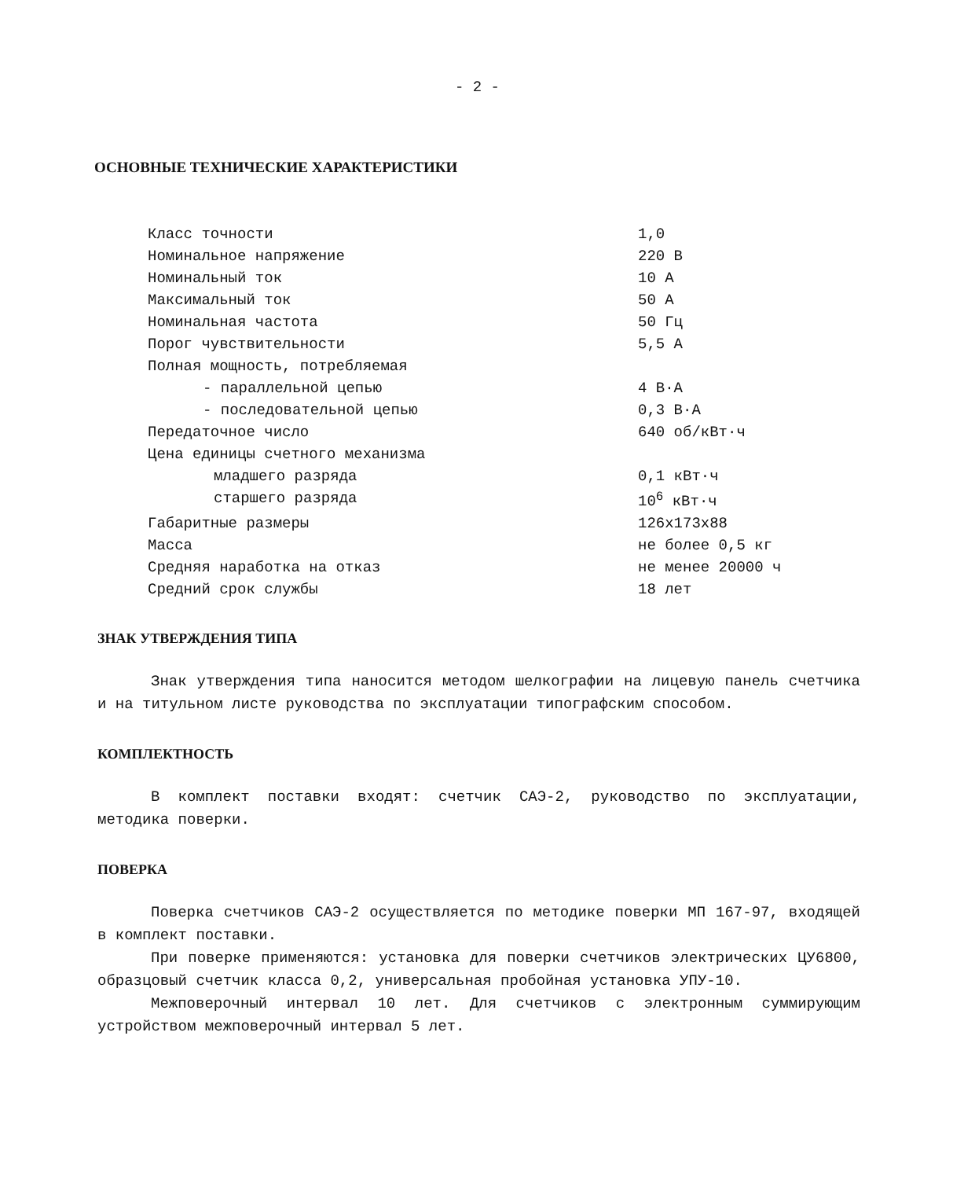- 2 -
ОСНОВНЫЕ ТЕХНИЧЕСКИЕ ХАРАКТЕРИСТИКИ
| Класс точности | 1,0 |
| Номинальное напряжение | 220 В |
| Номинальный ток | 10 А |
| Максимальный ток | 50 А |
| Номинальная частота | 50 Гц |
| Порог чувствительности | 5,5 А |
| Полная мощность, потребляемая | |
| - параллельной цепью | 4 В·А |
| - последовательной цепью | 0,3 В·А |
| Передаточное число | 640 об/кВт·ч |
| Цена единицы счетного механизма | |
| младшего разряда | 0,1 кВт·ч |
| старшего разряда | 10<sup>6</sup> кВт·ч |
| Габаритные размеры | 126x173x88 |
| Масса | не более 0,5 кг |
| Средняя наработка на отказ | не менее 20000 ч |
| Средний срок службы | 18 лет |
ЗНАК УТВЕРЖДЕНИЯ ТИПА
Знак утверждения типа наносится методом шелкографии на лицевую панель счетчика и на титульном листе руководства по эксплуатации типографским способом.
КОМПЛЕКТНОСТЬ
В комплект поставки входят: счетчик САЭ-2, руководство по эксплуатации, методика поверки.
ПОВЕРКА
Поверка счетчиков САЭ-2 осуществляется по методике поверки МП 167-97, входящей в комплект поставки.
При поверке применяются: установка для поверки счетчиков электрических ЦУ6800, образцовый счетчик класса 0,2, универсальная пробойная установка УПУ-10.
Межповерочный интервал 10 лет. Для счетчиков с электронным суммирующим устройством межповерочный интервал 5 лет.